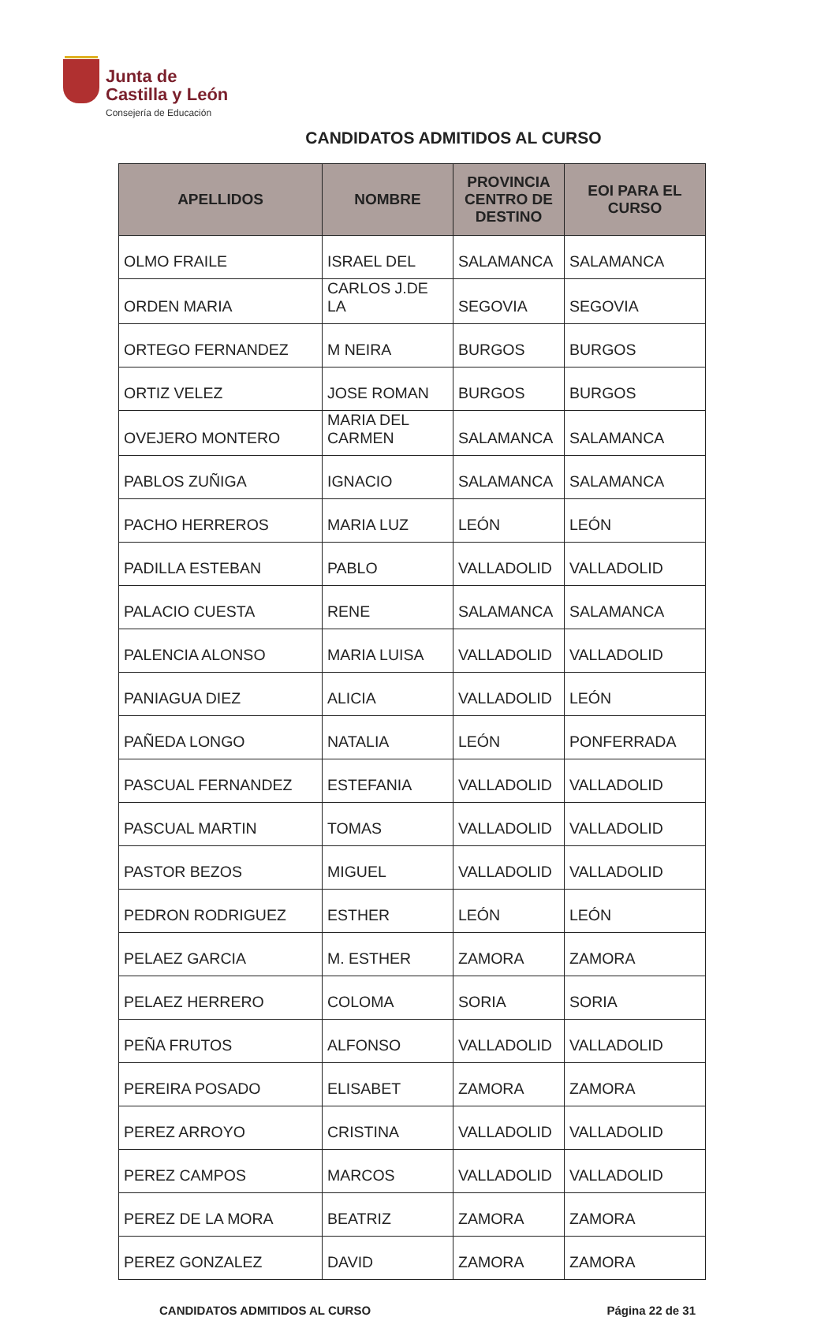Junta de
Castilla y León
Consejería de Educación
CANDIDATOS ADMITIDOS AL CURSO
| APELLIDOS | NOMBRE | PROVINCIA CENTRO DE DESTINO | EOI PARA EL CURSO |
| --- | --- | --- | --- |
| OLMO FRAILE | ISRAEL DEL | SALAMANCA | SALAMANCA |
| ORDEN MARIA | CARLOS J.DE LA | SEGOVIA | SEGOVIA |
| ORTEGO FERNANDEZ | M NEIRA | BURGOS | BURGOS |
| ORTIZ VELEZ | JOSE ROMAN | BURGOS | BURGOS |
| OVEJERO MONTERO | MARIA DEL CARMEN | SALAMANCA | SALAMANCA |
| PABLOS ZUÑIGA | IGNACIO | SALAMANCA | SALAMANCA |
| PACHO HERREROS | MARIA LUZ | LEÓN | LEÓN |
| PADILLA ESTEBAN | PABLO | VALLADOLID | VALLADOLID |
| PALACIO CUESTA | RENE | SALAMANCA | SALAMANCA |
| PALENCIA ALONSO | MARIA LUISA | VALLADOLID | VALLADOLID |
| PANIAGUA DIEZ | ALICIA | VALLADOLID | LEÓN |
| PAÑEDA LONGO | NATALIA | LEÓN | PONFERRADA |
| PASCUAL FERNANDEZ | ESTEFANIA | VALLADOLID | VALLADOLID |
| PASCUAL MARTIN | TOMAS | VALLADOLID | VALLADOLID |
| PASTOR BEZOS | MIGUEL | VALLADOLID | VALLADOLID |
| PEDRON RODRIGUEZ | ESTHER | LEÓN | LEÓN |
| PELAEZ GARCIA | M. ESTHER | ZAMORA | ZAMORA |
| PELAEZ HERRERO | COLOMA | SORIA | SORIA |
| PEÑA FRUTOS | ALFONSO | VALLADOLID | VALLADOLID |
| PEREIRA POSADO | ELISABET | ZAMORA | ZAMORA |
| PEREZ ARROYO | CRISTINA | VALLADOLID | VALLADOLID |
| PEREZ CAMPOS | MARCOS | VALLADOLID | VALLADOLID |
| PEREZ DE LA MORA | BEATRIZ | ZAMORA | ZAMORA |
| PEREZ GONZALEZ | DAVID | ZAMORA | ZAMORA |
CANDIDATOS ADMITIDOS AL CURSO Página 22 de 31